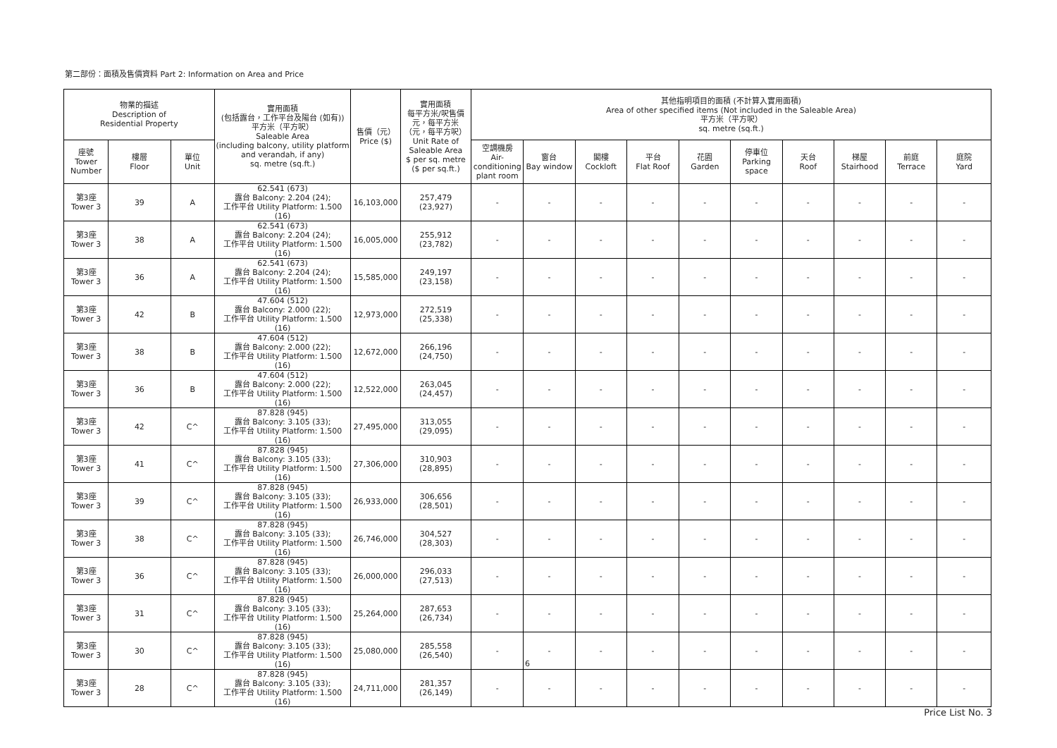第二部份：面積及售價資料 Part 2: Information on Area and Price
| 物業的描述 Description of Residential Property | | | 實用面積 (包括露台，工作平台及陽台 (如有)) 平方米（平方呎） Saleable Area (including balcony, utility platform and verandah, if any) sq. metre (sq.ft.) | 售價（元） Price ($) | 實用面積 每平方米/呎售價 元，每平方米 （元，每平方呎） Unit Rate of Saleable Area $ per sq. metre ($ per sq.ft.) | 其他指明項目的面積 (不計算入實用面積) Area of other specified items (Not included in the Saleable Area) 平方米（平方呎） sq. metre (sq.ft.) | | | | | | | | | |
| --- | --- | --- | --- | --- | --- | --- | --- | --- | --- | --- | --- | --- | --- | --- | --- |
| 座號 Tower Number | 樓層 Floor | 單位 Unit | | | | 空調機房 Air- conditioning plant room | 窗台 Bay window | 閣樓 Cockloft | 平台 Flat Roof | 花園 Garden | 停車位 Parking space | 天台 Roof | 梯屋 Stairhood | 前庭 Terrace | 庭院 Yard |
| 第3座 Tower 3 | 39 | A | 62.541 (673) 露台 Balcony: 2.204 (24); 工作平台 Utility Platform: 1.500 (16) | 16,103,000 | 257,479 (23,927) | - | - | - | - | - | - | - | - | - | - |
| 第3座 Tower 3 | 38 | A | 62.541 (673) 露台 Balcony: 2.204 (24); 工作平台 Utility Platform: 1.500 (16) | 16,005,000 | 255,912 (23,782) | - | - | - | - | - | - | - | - | - | - |
| 第3座 Tower 3 | 36 | A | 62.541 (673) 露台 Balcony: 2.204 (24); 工作平台 Utility Platform: 1.500 (16) | 15,585,000 | 249,197 (23,158) | - | - | - | - | - | - | - | - | - | - |
| 第3座 Tower 3 | 42 | B | 47.604 (512) 露台 Balcony: 2.000 (22); 工作平台 Utility Platform: 1.500 (16) | 12,973,000 | 272,519 (25,338) | - | - | - | - | - | - | - | - | - | - |
| 第3座 Tower 3 | 38 | B | 47.604 (512) 露台 Balcony: 2.000 (22); 工作平台 Utility Platform: 1.500 (16) | 12,672,000 | 266,196 (24,750) | - | - | - | - | - | - | - | - | - | - |
| 第3座 Tower 3 | 36 | B | 47.604 (512) 露台 Balcony: 2.000 (22); 工作平台 Utility Platform: 1.500 (16) | 12,522,000 | 263,045 (24,457) | - | - | - | - | - | - | - | - | - | - |
| 第3座 Tower 3 | 42 | C^ | 87.828 (945) 露台 Balcony: 3.105 (33); 工作平台 Utility Platform: 1.500 (16) | 27,495,000 | 313,055 (29,095) | - | - | - | - | - | - | - | - | - | - |
| 第3座 Tower 3 | 41 | C^ | 87.828 (945) 露台 Balcony: 3.105 (33); 工作平台 Utility Platform: 1.500 (16) | 27,306,000 | 310,903 (28,895) | - | - | - | - | - | - | - | - | - | - |
| 第3座 Tower 3 | 39 | C^ | 87.828 (945) 露台 Balcony: 3.105 (33); 工作平台 Utility Platform: 1.500 (16) | 26,933,000 | 306,656 (28,501) | - | - | - | - | - | - | - | - | - | - |
| 第3座 Tower 3 | 38 | C^ | 87.828 (945) 露台 Balcony: 3.105 (33); 工作平台 Utility Platform: 1.500 (16) | 26,746,000 | 304,527 (28,303) | - | - | - | - | - | - | - | - | - | - |
| 第3座 Tower 3 | 36 | C^ | 87.828 (945) 露台 Balcony: 3.105 (33); 工作平台 Utility Platform: 1.500 (16) | 26,000,000 | 296,033 (27,513) | - | - | - | - | - | - | - | - | - | - |
| 第3座 Tower 3 | 31 | C^ | 87.828 (945) 露台 Balcony: 3.105 (33); 工作平台 Utility Platform: 1.500 (16) | 25,264,000 | 287,653 (26,734) | - | - | - | - | - | - | - | - | - | - |
| 第3座 Tower 3 | 30 | C^ | 87.828 (945) 露台 Balcony: 3.105 (33); 工作平台 Utility Platform: 1.500 (16) | 25,080,000 | 285,558 (26,540) | - | - | - | - | - | - | - | - | - | - |
| 第3座 Tower 3 | 28 | C^ | 87.828 (945) 露台 Balcony: 3.105 (33); 工作平台 Utility Platform: 1.500 (16) | 24,711,000 | 281,357 (26,149) | - | - | - | - | - | - | - | - | - | - |
6
Price List No. 3